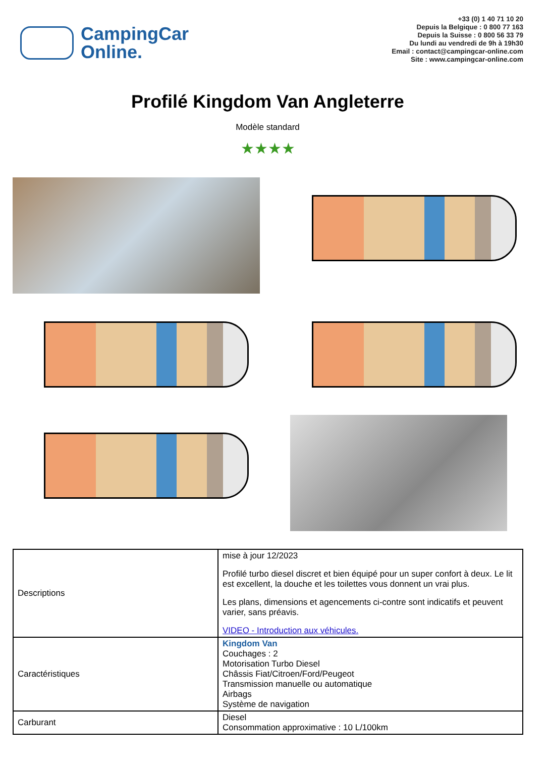CampingCar
Online.
+33 (0) 1 40 71 10 20
Depuis la Belgique : 0 800 77 163
Depuis la Suisse : 0 800 56 33 79
Du lundi au vendredi de 9h à 19h30
Email : contact@campingcar-online.com
Site : www.campingcar-online.com
Profilé Kingdom Van Angleterre
Modèle standard
★★★★
| Descriptions | mise à jour 12/2023 Profilé turbo diesel discret et bien équipé pour un super confort à deux. Le lit est excellent, la douche et les toilettes vous donnent un vrai plus. Les plans, dimensions et agencements ci-contre sont indicatifs et peuvent varier, sans préavis. VIDEO - Introduction aux véhicules. |
| Caractéristiques | Kingdom Van Couchages : 2 Motorisation Turbo Diesel Châssis Fiat/Citroen/Ford/Peugeot Transmission manuelle ou automatique Airbags Système de navigation |
| Carburant | Diesel Consommation approximative : 10 L/100km |